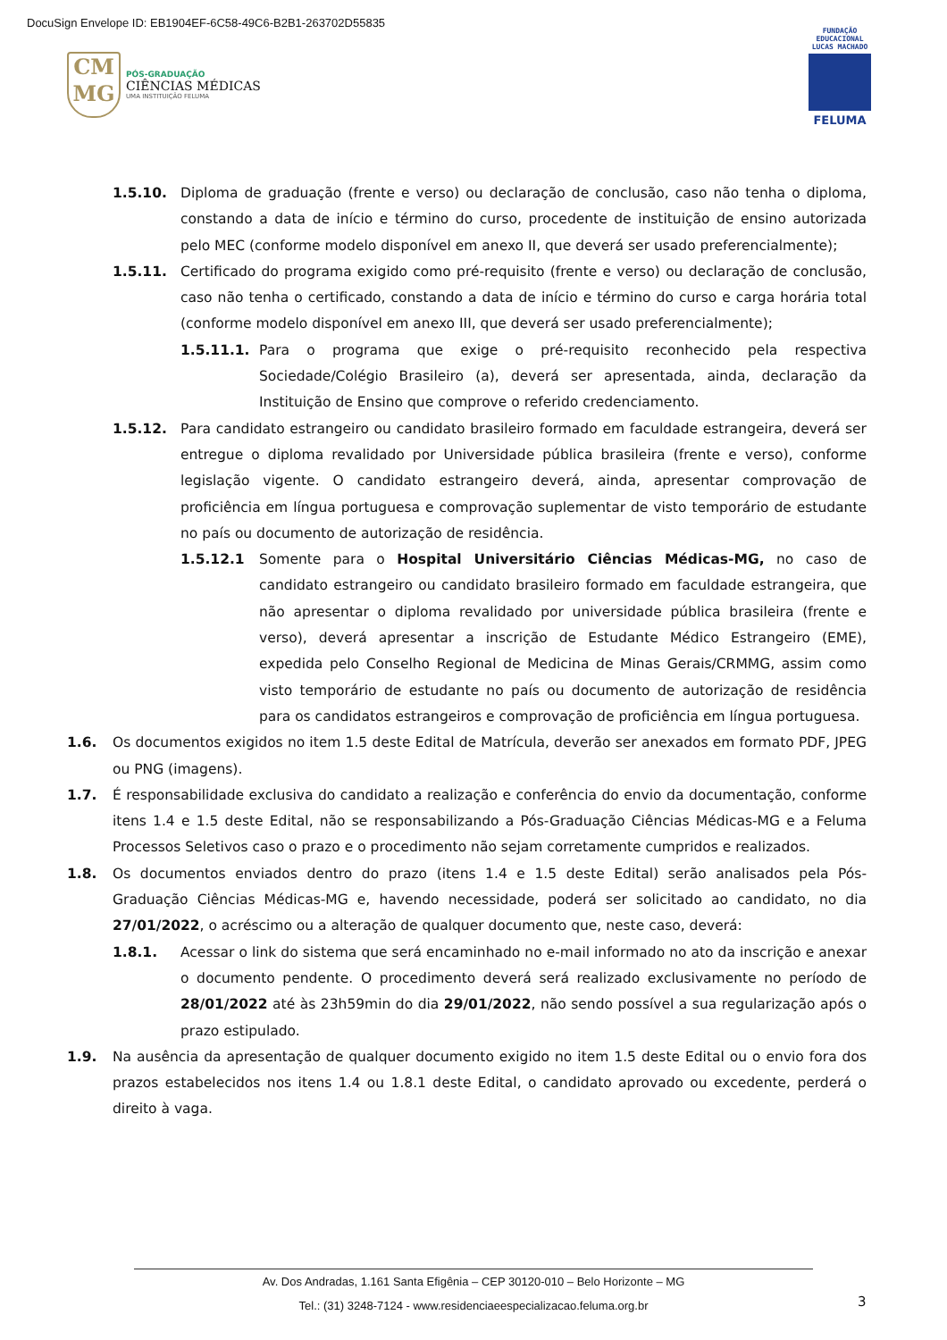DocuSign Envelope ID: EB1904EF-6C58-49C6-B2B1-263702D55835
CM
MG
PÓS-GRADUAÇÃO
CIÊNCIAS MÉDICAS
UMA INSTITUIÇÃO FELUMA
FUNDAÇÃO EDUCACIONAL LUCAS MACHADO
FELUMA
1.5.10. Diploma de graduação (frente e verso) ou declaração de conclusão, caso não tenha o diploma, constando a data de início e término do curso, procedente de instituição de ensino autorizada pelo MEC (conforme modelo disponível em anexo II, que deverá ser usado preferencialmente);
1.5.11. Certificado do programa exigido como pré-requisito (frente e verso) ou declaração de conclusão, caso não tenha o certificado, constando a data de início e término do curso e carga horária total (conforme modelo disponível em anexo III, que deverá ser usado preferencialmente);
1.5.11.1. Para o programa que exige o pré-requisito reconhecido pela respectiva Sociedade/Colégio Brasileiro (a), deverá ser apresentada, ainda, declaração da Instituição de Ensino que comprove o referido credenciamento.
1.5.12. Para candidato estrangeiro ou candidato brasileiro formado em faculdade estrangeira, deverá ser entregue o diploma revalidado por Universidade pública brasileira (frente e verso), conforme legislação vigente. O candidato estrangeiro deverá, ainda, apresentar comprovação de proficiência em língua portuguesa e comprovação suplementar de visto temporário de estudante no país ou documento de autorização de residência.
1.5.12.1 Somente para o Hospital Universitário Ciências Médicas-MG, no caso de candidato estrangeiro ou candidato brasileiro formado em faculdade estrangeira, que não apresentar o diploma revalidado por universidade pública brasileira (frente e verso), deverá apresentar a inscrição de Estudante Médico Estrangeiro (EME), expedida pelo Conselho Regional de Medicina de Minas Gerais/CRMMG, assim como visto temporário de estudante no país ou documento de autorização de residência para os candidatos estrangeiros e comprovação de proficiência em língua portuguesa.
1.6. Os documentos exigidos no item 1.5 deste Edital de Matrícula, deverão ser anexados em formato PDF, JPEG ou PNG (imagens).
1.7. É responsabilidade exclusiva do candidato a realização e conferência do envio da documentação, conforme itens 1.4 e 1.5 deste Edital, não se responsabilizando a Pós-Graduação Ciências Médicas-MG e a Feluma Processos Seletivos caso o prazo e o procedimento não sejam corretamente cumpridos e realizados.
1.8. Os documentos enviados dentro do prazo (itens 1.4 e 1.5 deste Edital) serão analisados pela Pós-Graduação Ciências Médicas-MG e, havendo necessidade, poderá ser solicitado ao candidato, no dia 27/01/2022, o acréscimo ou a alteração de qualquer documento que, neste caso, deverá:
1.8.1. Acessar o link do sistema que será encaminhado no e-mail informado no ato da inscrição e anexar o documento pendente. O procedimento deverá será realizado exclusivamente no período de 28/01/2022 até às 23h59min do dia 29/01/2022, não sendo possível a sua regularização após o prazo estipulado.
1.9. Na ausência da apresentação de qualquer documento exigido no item 1.5 deste Edital ou o envio fora dos prazos estabelecidos nos itens 1.4 ou 1.8.1 deste Edital, o candidato aprovado ou excedente, perderá o direito à vaga.
Av. Dos Andradas, 1.161 Santa Efigênia – CEP 30120-010 – Belo Horizonte – MG
Tel.: (31) 3248-7124 - www.residenciaeespecializacao.feluma.org.br
3